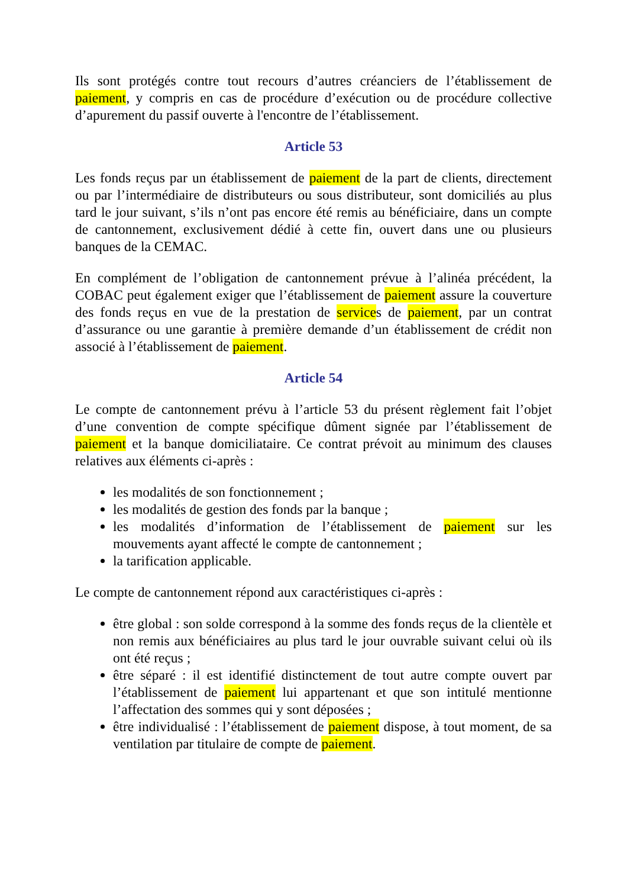Ils sont protégés contre tout recours d’autres créanciers de l’établissement de paiement, y compris en cas de procédure d’exécution ou de procédure collective d’apurement du passif ouverte à l'encontre de l’établissement.
Article 53
Les fonds reçus par un établissement de paiement de la part de clients, directement ou par l’intermédiaire de distributeurs ou sous distributeur, sont domiciliés au plus tard le jour suivant, s’ils n’ont pas encore été remis au bénéficiaire, dans un compte de cantonnement, exclusivement dédié à cette fin, ouvert dans une ou plusieurs banques de la CEMAC.
En complément de l’obligation de cantonnement prévue à l’alinéa précédent, la COBAC peut également exiger que l’établissement de paiement assure la couverture des fonds reçus en vue de la prestation de services de paiement, par un contrat d’assurance ou une garantie à première demande d’un établissement de crédit non associé à l’établissement de paiement.
Article 54
Le compte de cantonnement prévu à l’article 53 du présent règlement fait l’objet d’une convention de compte spécifique dûment signée par l’établissement de paiement et la banque domiciliataire. Ce contrat prévoit au minimum des clauses relatives aux éléments ci-après :
les modalités de son fonctionnement ;
les modalités de gestion des fonds par la banque ;
les modalités d’information de l’établissement de paiement sur les mouvements ayant affecté le compte de cantonnement ;
la tarification applicable.
Le compte de cantonnement répond aux caractéristiques ci-après :
être global : son solde correspond à la somme des fonds reçus de la clientèle et non remis aux bénéficiaires au plus tard le jour ouvrable suivant celui où ils ont été reçus ;
être séparé : il est identifié distinctement de tout autre compte ouvert par l’établissement de paiement lui appartenant et que son intitulé mentionne l’affectation des sommes qui y sont déposées ;
être individualisé : l’établissement de paiement dispose, à tout moment, de sa ventilation par titulaire de compte de paiement.